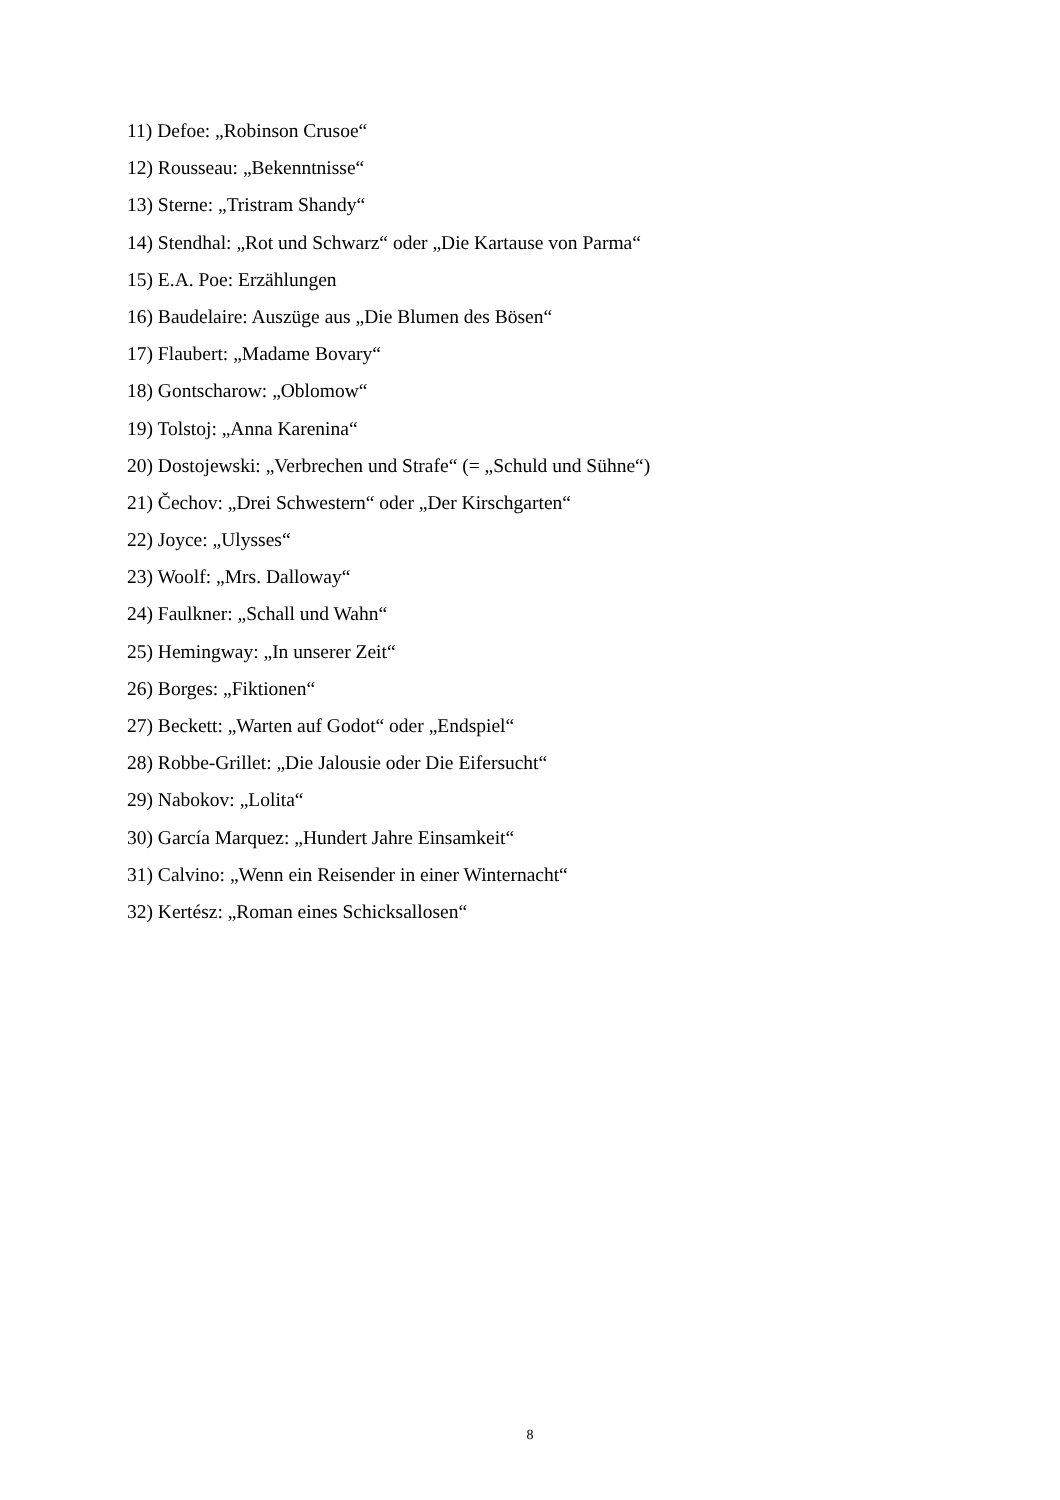11) Defoe: „Robinson Crusoe“
12) Rousseau: „Bekenntnisse“
13) Sterne: „Tristram Shandy“
14) Stendhal: „Rot und Schwarz“ oder „Die Kartause von Parma“
15) E.A. Poe: Erzählungen
16) Baudelaire: Auszüge aus „Die Blumen des Bösen“
17) Flaubert: „Madame Bovary“
18) Gontscharow: „Oblomow“
19) Tolstoj: „Anna Karenina“
20) Dostojewski: „Verbrechen und Strafe“ (= „Schuld und Sühne“)
21) Čechov: „Drei Schwestern“ oder „Der Kirschgarten“
22) Joyce: „Ulysses“
23) Woolf: „Mrs. Dalloway“
24) Faulkner: „Schall und Wahn“
25) Hemingway: „In unserer Zeit“
26) Borges: „Fiktionen“
27) Beckett: „Warten auf Godot“ oder „Endspiel“
28) Robbe-Grillet: „Die Jalousie oder Die Eifersucht“
29) Nabokov: „Lolita“
30) García Marquez: „Hundert Jahre Einsamkeit“
31) Calvino: „Wenn ein Reisender in einer Winternacht“
32) Kertész: „Roman eines Schicksallosen“
8